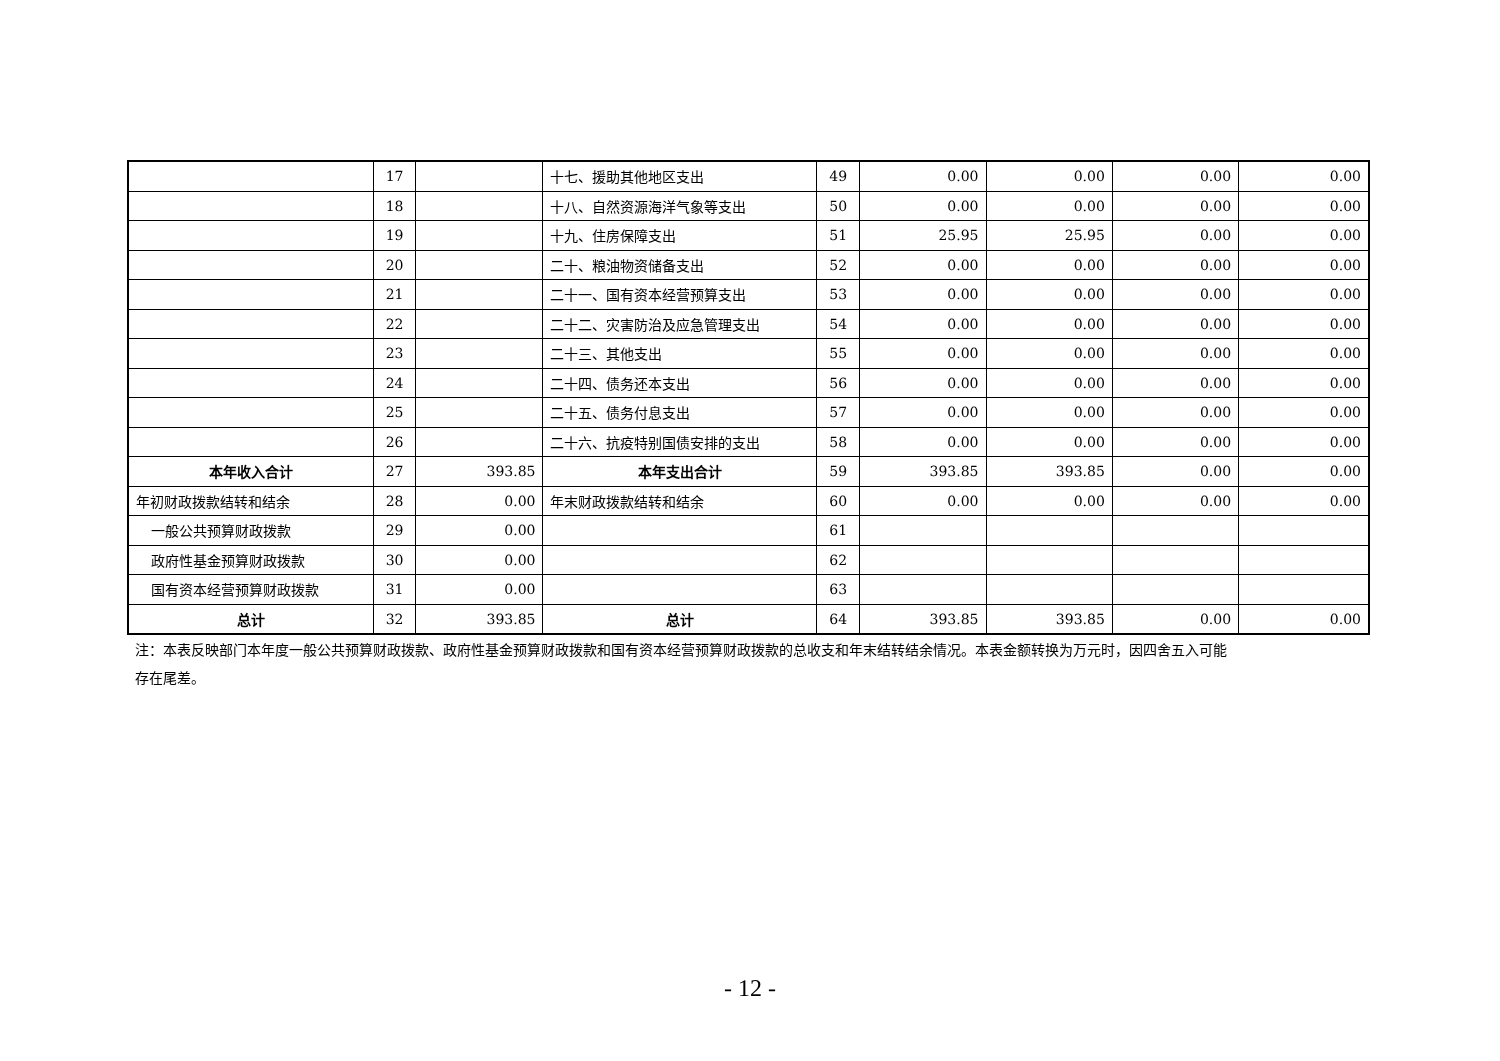| | 17 | | 十七、援助其他地区支出 | 49 | 0.00 | 0.00 | 0.00 | 0.00 |
| | 18 | | 十八、自然资源海洋气象等支出 | 50 | 0.00 | 0.00 | 0.00 | 0.00 |
| | 19 | | 十九、住房保障支出 | 51 | 25.95 | 25.95 | 0.00 | 0.00 |
| | 20 | | 二十、粮油物资储备支出 | 52 | 0.00 | 0.00 | 0.00 | 0.00 |
| | 21 | | 二十一、国有资本经营预算支出 | 53 | 0.00 | 0.00 | 0.00 | 0.00 |
| | 22 | | 二十二、灾害防治及应急管理支出 | 54 | 0.00 | 0.00 | 0.00 | 0.00 |
| | 23 | | 二十三、其他支出 | 55 | 0.00 | 0.00 | 0.00 | 0.00 |
| | 24 | | 二十四、债务还本支出 | 56 | 0.00 | 0.00 | 0.00 | 0.00 |
| | 25 | | 二十五、债务付息支出 | 57 | 0.00 | 0.00 | 0.00 | 0.00 |
| | 26 | | 二十六、抗疫特别国债安排的支出 | 58 | 0.00 | 0.00 | 0.00 | 0.00 |
| 本年收入合计 | 27 | 393.85 | 本年支出合计 | 59 | 393.85 | 393.85 | 0.00 | 0.00 |
| 年初财政拨款结转和结余 | 28 | 0.00 | 年末财政拨款结转和结余 | 60 | 0.00 | 0.00 | 0.00 | 0.00 |
| 一般公共预算财政拨款 | 29 | 0.00 | | 61 | | | | |
| 政府性基金预算财政拨款 | 30 | 0.00 | | 62 | | | | |
| 国有资本经营预算财政拨款 | 31 | 0.00 | | 63 | | | | |
| 总计 | 32 | 393.85 | 总计 | 64 | 393.85 | 393.85 | 0.00 | 0.00 |
注：本表反映部门本年度一般公共预算财政拨款、政府性基金预算财政拨款和国有资本经营预算财政拨款的总收支和年末结转结余情况。本表金额转换为万元时，因四舍五入可能存在尾差。
- 12 -